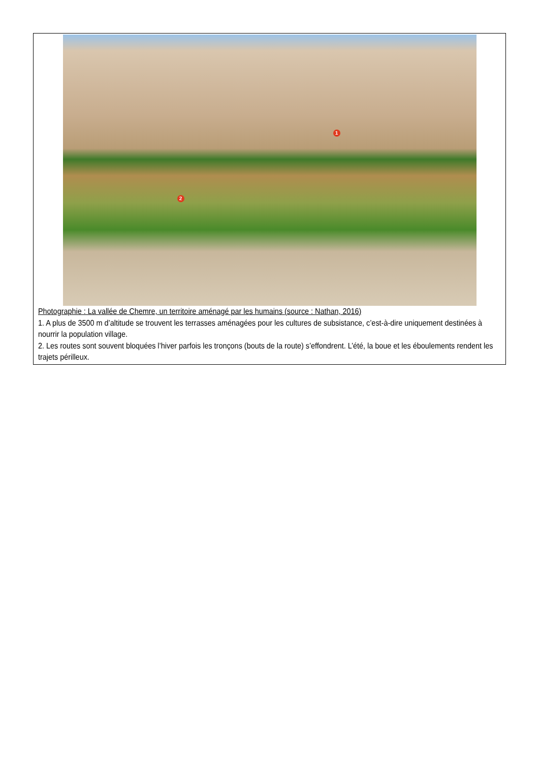1
2
Photographie : La vallée de Chemre, un territoire aménagé par les humains (source : Nathan, 2016)
1. A plus de 3500 m d’altitude se trouvent les terrasses aménagées pour les cultures de subsistance, c’est-à-dire uniquement destinées à nourrir la population village.
2. Les routes sont souvent bloquées l’hiver parfois les tronçons (bouts de la route) s’effondrent. L’été, la boue et les éboulements rendent les trajets périlleux.